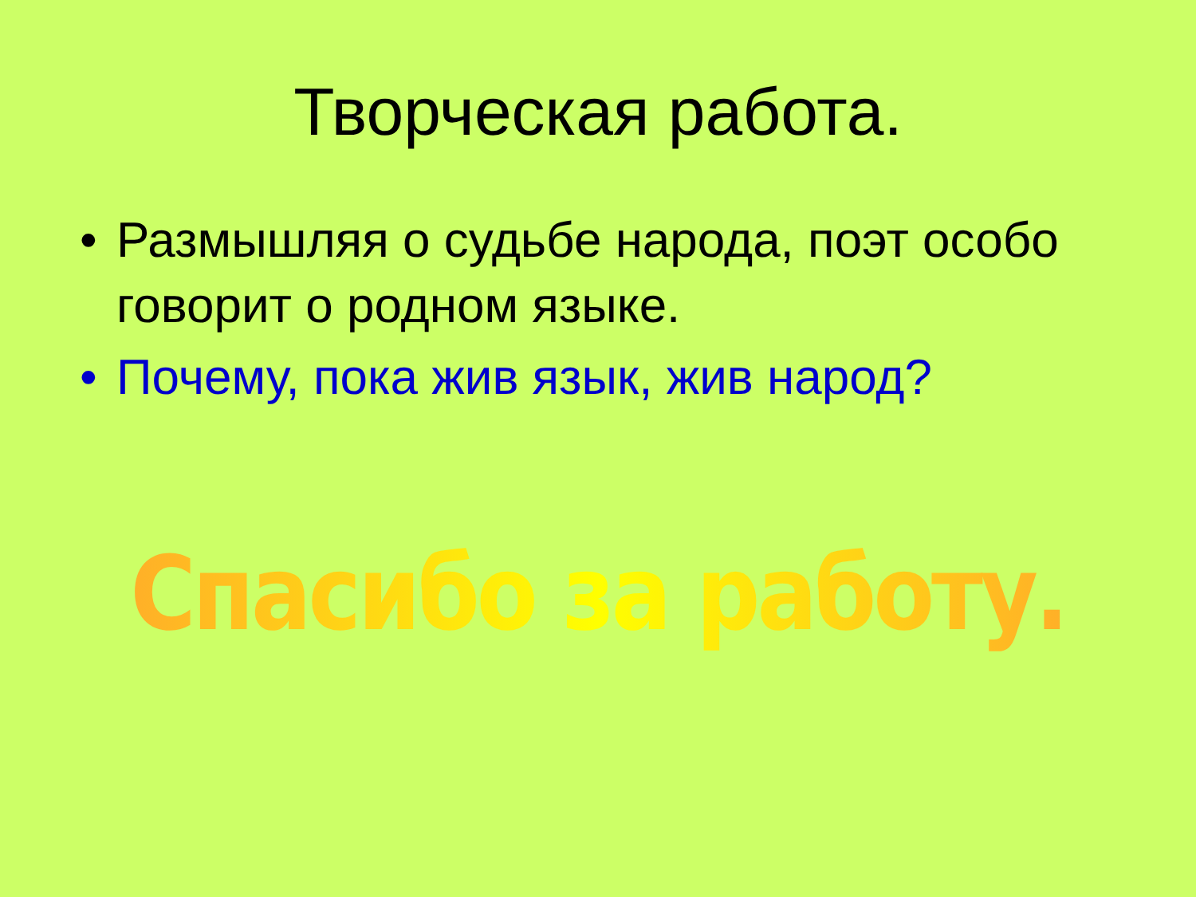Творческая работа.
• Размышляя о судьбе народа, поэт особо говорит о родном языке.
• Почему, пока жив язык, жив народ?
Спасибо за работу.